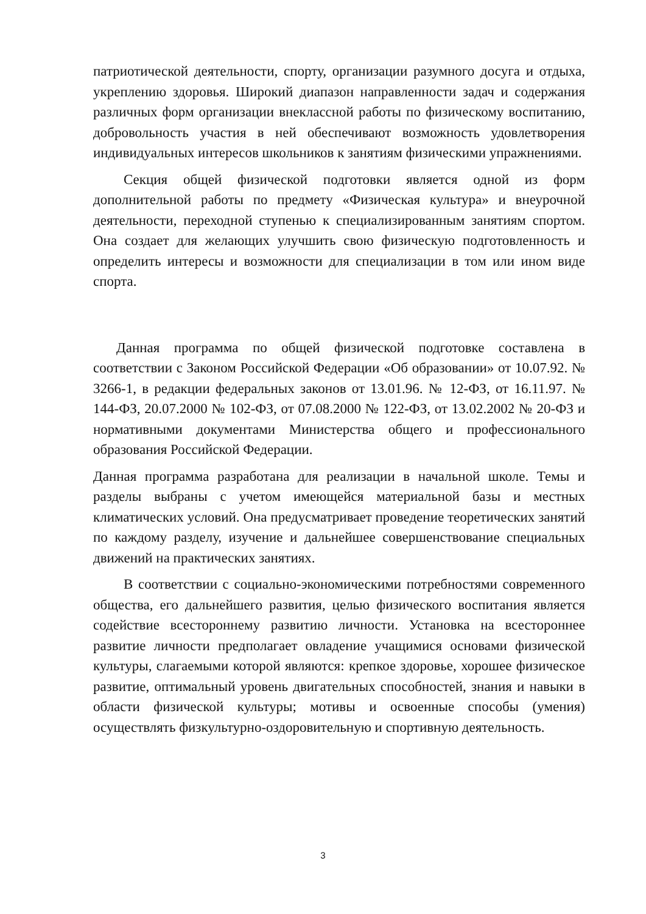патриотической деятельности, спорту, организации разумного досуга и отдыха, укреплению здоровья. Широкий диапазон направленности задач и содержания различных форм организации внеклассной работы по физическому воспитанию, добровольность участия в ней обеспечивают возможность удовлетворения индивидуальных интересов школьников к занятиям физическими упражнениями.
Секция общей физической подготовки является одной из форм дополнительной работы по предмету «Физическая культура» и внеурочной деятельности, переходной ступенью к специализированным занятиям спортом. Она создает для желающих улучшить свою физическую подготовленность и определить интересы и возможности для специализации в том или ином виде спорта.
Данная программа по общей физической подготовке составлена в соответствии с Законом Российской Федерации «Об образовании» от 10.07.92. № 3266-1, в редакции федеральных законов от 13.01.96. № 12-ФЗ, от 16.11.97. № 144-ФЗ, 20.07.2000 № 102-ФЗ, от 07.08.2000 № 122-ФЗ, от 13.02.2002 № 20-ФЗ и нормативными документами Министерства общего и профессионального образования Российской Федерации.
Данная программа разработана для реализации в начальной школе. Темы и разделы выбраны с учетом имеющейся материальной базы и местных климатических условий. Она предусматривает проведение теоретических занятий по каждому разделу, изучение и дальнейшее совершенствование специальных движений на практических занятиях.
В соответствии с социально-экономическими потребностями современного общества, его дальнейшего развития, целью физического воспитания является содействие всестороннему развитию личности. Установка на всестороннее развитие личности предполагает овладение учащимися основами физической культуры, слагаемыми которой являются: крепкое здоровье, хорошее физическое развитие, оптимальный уровень двигательных способностей, знания и навыки в области физической культуры; мотивы и освоенные способы (умения) осуществлять физкультурно-оздоровительную и спортивную деятельность.
3